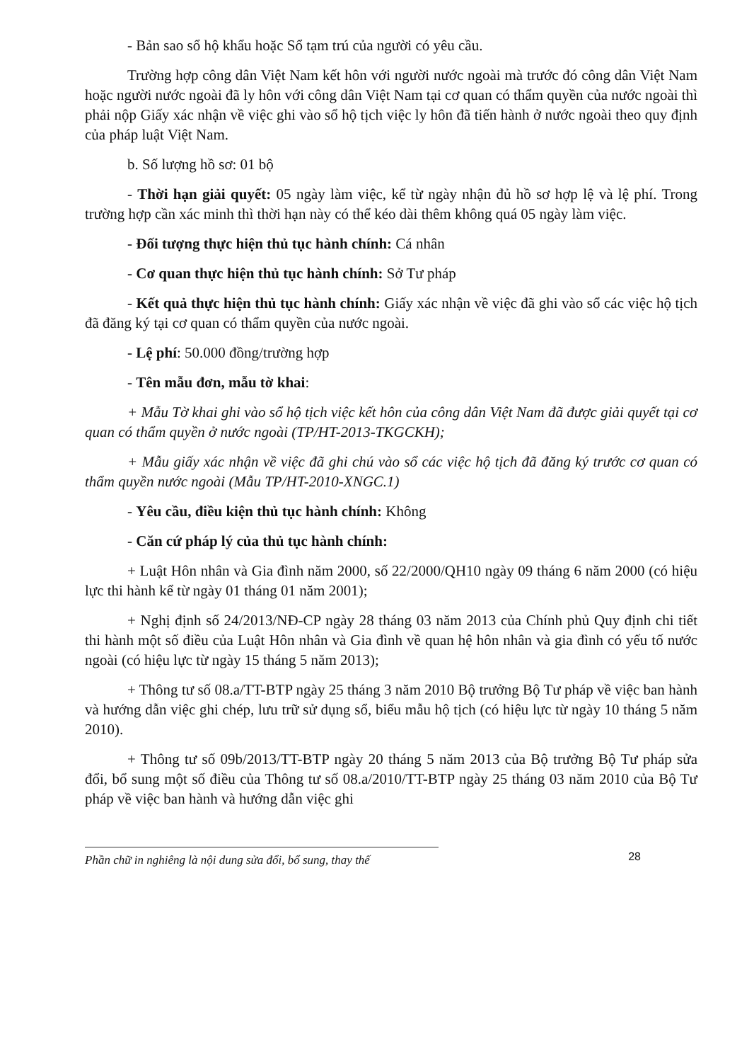- Bản sao sổ hộ khẩu hoặc Sổ tạm trú của người có yêu cầu.
Trường hợp công dân Việt Nam kết hôn với người nước ngoài mà trước đó công dân Việt Nam hoặc người nước ngoài đã ly hôn với công dân Việt Nam tại cơ quan có thẩm quyền của nước ngoài thì phải nộp Giấy xác nhận về việc ghi vào sổ hộ tịch việc ly hôn đã tiến hành ở nước ngoài theo quy định của pháp luật Việt Nam.
b. Số lượng hồ sơ: 01 bộ
- Thời hạn giải quyết: 05 ngày làm việc, kể từ ngày nhận đủ hồ sơ hợp lệ và lệ phí. Trong trường hợp cần xác minh thì thời hạn này có thể kéo dài thêm không quá 05 ngày làm việc.
- Đối tượng thực hiện thủ tục hành chính: Cá nhân
- Cơ quan thực hiện thủ tục hành chính: Sở Tư pháp
- Kết quả thực hiện thủ tục hành chính: Giấy xác nhận về việc đã ghi vào sổ các việc hộ tịch đã đăng ký tại cơ quan có thẩm quyền của nước ngoài.
- Lệ phí: 50.000 đồng/trường hợp
- Tên mẫu đơn, mẫu tờ khai:
+ Mẫu Tờ khai ghi vào sổ hộ tịch việc kết hôn của công dân Việt Nam đã được giải quyết tại cơ quan có thẩm quyền ở nước ngoài (TP/HT-2013-TKGCKH);
+ Mẫu giấy xác nhận về việc đã ghi chú vào sổ các việc hộ tịch đã đăng ký trước cơ quan có thẩm quyền nước ngoài (Mẫu TP/HT-2010-XNGC.1)
- Yêu cầu, điều kiện thủ tục hành chính: Không
- Căn cứ pháp lý của thủ tục hành chính:
+ Luật Hôn nhân và Gia đình năm 2000, số 22/2000/QH10 ngày 09 tháng 6 năm 2000 (có hiệu lực thi hành kể từ ngày 01 tháng 01 năm 2001);
+ Nghị định số 24/2013/NĐ-CP ngày 28 tháng 03 năm 2013 của Chính phủ Quy định chi tiết thi hành một số điều của Luật Hôn nhân và Gia đình về quan hệ hôn nhân và gia đình có yếu tố nước ngoài (có hiệu lực từ ngày 15 tháng 5 năm 2013);
+ Thông tư số 08.a/TT-BTP ngày 25 tháng 3 năm 2010 Bộ trưởng Bộ Tư pháp về việc ban hành và hướng dẫn việc ghi chép, lưu trữ sử dụng sổ, biểu mẫu hộ tịch (có hiệu lực từ ngày 10 tháng 5 năm 2010).
+ Thông tư số 09b/2013/TT-BTP ngày 20 tháng 5 năm 2013 của Bộ trưởng Bộ Tư pháp sửa đổi, bổ sung một số điều của Thông tư số 08.a/2010/TT-BTP ngày 25 tháng 03 năm 2010 của Bộ Tư pháp về việc ban hành và hướng dẫn việc ghi
Phần chữ in nghiêng là nội dung sửa đổi, bổ sung, thay thế
28